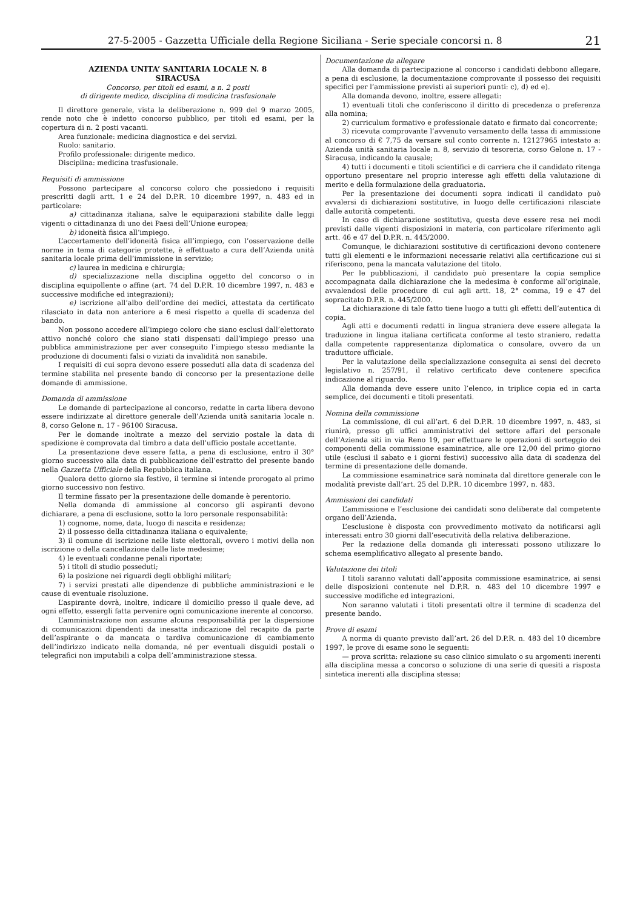27-5-2005 - Gazzetta Ufficiale della Regione Siciliana - Serie speciale concorsi n. 8 21
AZIENDA UNITA’ SANITARIA LOCALE N. 8
SIRACUSA
Concorso, per titoli ed esami, a n. 2 posti
di dirigente medico, disciplina di medicina trasfusionale
Il direttore generale, vista la deliberazione n. 999 del 9 marzo 2005, rende noto che è indetto concorso pubblico, per titoli ed esami, per la copertura di n. 2 posti vacanti.
Area funzionale: medicina diagnostica e dei servizi.
Ruolo: sanitario.
Profilo professionale: dirigente medico.
Disciplina: medicina trasfusionale.
Requisiti di ammissione
Possono partecipare al concorso coloro che possiedono i requisiti prescritti dagli artt. 1 e 24 del D.P.R. 10 dicembre 1997, n. 483 ed in particolare:
a) cittadinanza italiana, salve le equiparazioni stabilite dalle leggi vigenti o cittadinanza di uno dei Paesi dell’Unione europea;
b) idoneità fisica all’impiego.
L’accertamento dell’idoneità fisica all’impiego, con l’osservazione delle norme in tema di categorie protette, è effettuato a cura dell’Azienda unità sanitaria locale prima dell’immissione in servizio;
c) laurea in medicina e chirurgia;
d) specializzazione nella disciplina oggetto del concorso o in disciplina equipollente o affine (art. 74 del D.P.R. 10 dicembre 1997, n. 483 e successive modifiche ed integrazioni);
e) iscrizione all’albo dell’ordine dei medici, attestata da certificato rilasciato in data non anteriore a 6 mesi rispetto a quella di scadenza del bando.
Non possono accedere all’impiego coloro che siano esclusi dall’elettorato attivo nonché coloro che siano stati dispensati dall’impiego presso una pubblica amministrazione per aver conseguito l’impiego stesso mediante la produzione di documenti falsi o viziati da invalidità non sanabile.
I requisiti di cui sopra devono essere posseduti alla data di scadenza del termine stabilita nel presente bando di concorso per la presentazione delle domande di ammissione.
Domanda di ammissione
Le domande di partecipazione al concorso, redatte in carta libera devono essere indirizzate al direttore generale dell’Azienda unità sanitaria locale n. 8, corso Gelone n. 17 - 96100 Siracusa.
Per le domande inoltrate a mezzo del servizio postale la data di spedizione è comprovata dal timbro a data dell’ufficio postale accettante.
La presentazione deve essere fatta, a pena di esclusione, entro il 30° giorno successivo alla data di pubblicazione dell’estratto del presente bando nella Gazzetta Ufficiale della Repubblica italiana.
Qualora detto giorno sia festivo, il termine si intende prorogato al primo giorno successivo non festivo.
Il termine fissato per la presentazione delle domande è perentorio.
Nella domanda di ammissione al concorso gli aspiranti devono dichiarare, a pena di esclusione, sotto la loro personale responsabilità:
1) cognome, nome, data, luogo di nascita e residenza;
2) il possesso della cittadinanza italiana o equivalente;
3) il comune di iscrizione nelle liste elettorali, ovvero i motivi della non iscrizione o della cancellazione dalle liste medesime;
4) le eventuali condanne penali riportate;
5) i titoli di studio posseduti;
6) la posizione nei riguardi degli obblighi militari;
7) i servizi prestati alle dipendenze di pubbliche amministrazioni e le cause di eventuale risoluzione.
L’aspirante dovrà, inoltre, indicare il domicilio presso il quale deve, ad ogni effetto, essergli fatta pervenire ogni comunicazione inerente al concorso.
L’amministrazione non assume alcuna responsabilità per la dispersione di comunicazioni dipendenti da inesatta indicazione del recapito da parte dell’aspirante o da mancata o tardiva comunicazione di cambiamento dell’indirizzo indicato nella domanda, né per eventuali disguidi postali o telegrafici non imputabili a colpa dell’amministrazione stessa.
Documentazione da allegare
Alla domanda di partecipazione al concorso i candidati debbono allegare, a pena di esclusione, la documentazione comprovante il possesso dei requisiti specifici per l’ammissione previsti ai superiori punti: c), d) ed e).
Alla domanda devono, inoltre, essere allegati:
1) eventuali titoli che conferiscono il diritto di precedenza o preferenza alla nomina;
2) curriculum formativo e professionale datato e firmato dal concorrente;
3) ricevuta comprovante l’avvenuto versamento della tassa di ammissione al concorso di € 7,75 da versare sul conto corrente n. 12127965 intestato a: Azienda unità sanitaria locale n. 8, servizio di tesoreria, corso Gelone n. 17 - Siracusa, indicando la causale;
4) tutti i documenti e titoli scientifici e di carriera che il candidato ritenga opportuno presentare nel proprio interesse agli effetti della valutazione di merito e della formulazione della graduatoria.
Per la presentazione dei documenti sopra indicati il candidato può avvalersi di dichiarazioni sostitutive, in luogo delle certificazioni rilasciate dalle autorità competenti.
In caso di dichiarazione sostitutiva, questa deve essere resa nei modi previsti dalle vigenti disposizioni in materia, con particolare riferimento agli artt. 46 e 47 del D.P.R. n. 445/2000.
Comunque, le dichiarazioni sostitutive di certificazioni devono contenere tutti gli elementi e le informazioni necessarie relativi alla certificazione cui si riferiscono, pena la mancata valutazione del titolo.
Per le pubblicazioni, il candidato può presentare la copia semplice accompagnata dalla dichiarazione che la medesima è conforme all’originale, avvalendosi delle procedure di cui agli artt. 18, 2° comma, 19 e 47 del sopracitato D.P.R. n. 445/2000.
La dichiarazione di tale fatto tiene luogo a tutti gli effetti dell’autentica di copia.
Agli atti e documenti redatti in lingua straniera deve essere allegata la traduzione in lingua italiana certificata conforme al testo straniero, redatta dalla competente rappresentanza diplomatica o consolare, ovvero da un traduttore ufficiale.
Per la valutazione della specializzazione conseguita ai sensi del decreto legislativo n. 257/91, il relativo certificato deve contenere specifica indicazione al riguardo.
Alla domanda deve essere unito l’elenco, in triplice copia ed in carta semplice, dei documenti e titoli presentati.
Nomina della commissione
La commissione, di cui all’art. 6 del D.P.R. 10 dicembre 1997, n. 483, si riunirà, presso gli uffici amministrativi del settore affari del personale dell’Azienda siti in via Reno 19, per effettuare le operazioni di sorteggio dei componenti della commissione esaminatrice, alle ore 12,00 del primo giorno utile (esclusi il sabato e i giorni festivi) successivo alla data di scadenza del termine di presentazione delle domande.
La commissione esaminatrice sarà nominata dal direttore generale con le modalità previste dall’art. 25 del D.P.R. 10 dicembre 1997, n. 483.
Ammissioni dei candidati
L’ammissione e l’esclusione dei candidati sono deliberate dal competente organo dell’Azienda.
L’esclusione è disposta con provvedimento motivato da notificarsi agli interessati entro 30 giorni dall’esecutività della relativa deliberazione.
Per la redazione della domanda gli interessati possono utilizzare lo schema esemplificativo allegato al presente bando.
Valutazione dei titoli
I titoli saranno valutati dall’apposita commissione esaminatrice, ai sensi delle disposizioni contenute nel D.P.R. n. 483 del 10 dicembre 1997 e successive modifiche ed integrazioni.
Non saranno valutati i titoli presentati oltre il termine di scadenza del presente bando.
Prove di esami
A norma di quanto previsto dall’art. 26 del D.P.R. n. 483 del 10 dicembre 1997, le prove di esame sono le seguenti:
— prova scritta: relazione su caso clinico simulato o su argomenti inerenti alla disciplina messa a concorso o soluzione di una serie di quesiti a risposta sintetica inerenti alla disciplina stessa;